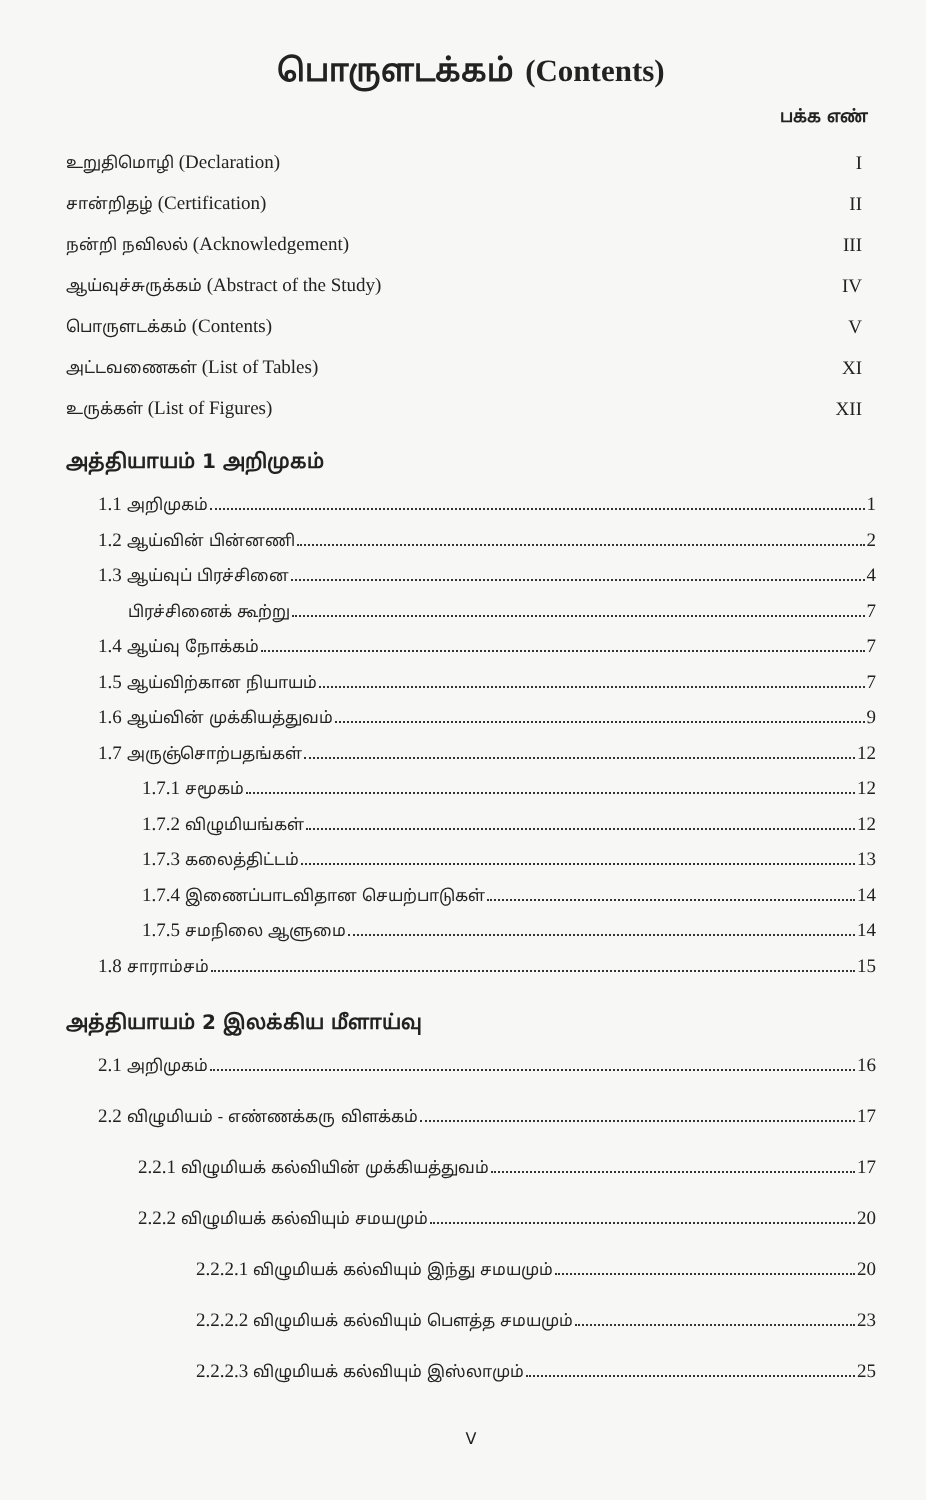பொருளடக்கம் (Contents)
பக்க எண்
உறுதிமொழி (Declaration) I
சான்றிதழ் (Certification) II
நன்றி நவிலல் (Acknowledgement) III
ஆய்வுச்சுருக்கம் (Abstract of the Study)
IV
பொருளடக்கம் (Contents) V
அட்டவணைகள் (List of Tables) XI
உருக்கள் (List of Figures) XII
அத்தியாயம் 1 அறிமுகம்
1.1 அறிமுகம் 1
1.2 ஆய்வின் பின்னணி 2
1.3 ஆய்வுப் பிரச்சினை 4
பிரச்சினைக் கூற்று 7
1.4 ஆய்வு நோக்கம் 7
1.5 ஆய்விற்கான நியாயம் 7
1.6 ஆய்வின் முக்கியத்துவம் 9
1.7 அருஞ்சொற்பதங்கள் 12
1.7.1 சமூகம் 12
1.7.2 விழுமியங்கள் 12
1.7.3 கலைத்திட்டம் 13
1.7.4 இணைப்பாடவிதான செயற்பாடுகள் 14
1.7.5 சமநிலை ஆளுமை 14
1.8 சாராம்சம் 15
அத்தியாயம் 2 இலக்கிய மீளாய்வு
2.1 அறிமுகம் 16
2.2 விழுமியம் - எண்ணக்கரு விளக்கம் 17
2.2.1 விழுமியக் கல்வியின் முக்கியத்துவம் 17
2.2.2 விழுமியக் கல்வியும் சமயமும் 20
2.2.2.1 விழுமியக் கல்வியும் இந்து சமயமும் 20
2.2.2.2 விழுமியக் கல்வியும் பௌத்த சமயமும் 23
2.2.2.3 விழுமியக் கல்வியும் இஸ்லாமும் 25
V